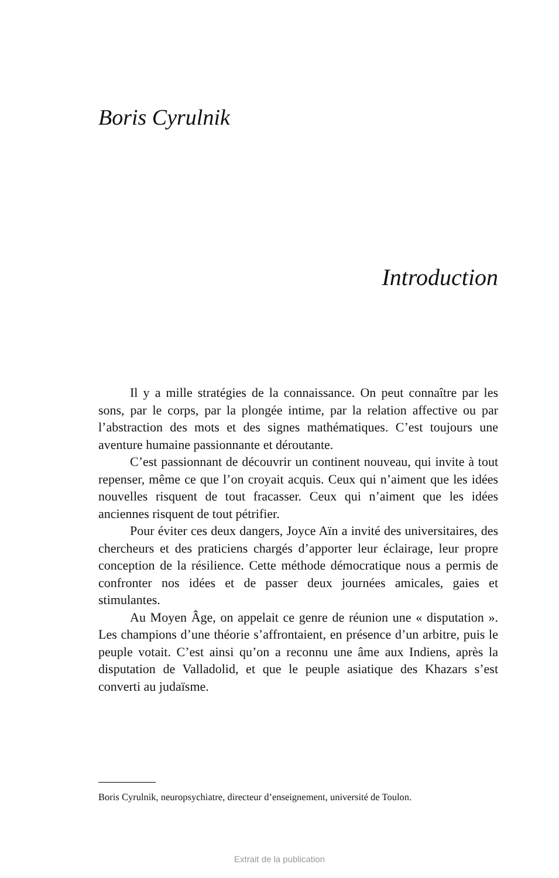Boris Cyrulnik
Introduction
Il y a mille stratégies de la connaissance. On peut connaître par les sons, par le corps, par la plongée intime, par la relation affective ou par l’abstraction des mots et des signes mathématiques. C’est toujours une aventure humaine passionnante et déroutante.
C’est passionnant de découvrir un continent nouveau, qui invite à tout repenser, même ce que l’on croyait acquis. Ceux qui n’aiment que les idées nouvelles risquent de tout fracasser. Ceux qui n’aiment que les idées anciennes risquent de tout pétrifier.
Pour éviter ces deux dangers, Joyce Aïn a invité des universitaires, des chercheurs et des praticiens chargés d’apporter leur éclairage, leur propre conception de la résilience. Cette méthode démocratique nous a permis de confronter nos idées et de passer deux journées amicales, gaies et stimulantes.
Au Moyen Âge, on appelait ce genre de réunion une « disputation ». Les champions d’une théorie s’affrontaient, en présence d’un arbitre, puis le peuple votait. C’est ainsi qu’on a reconnu une âme aux Indiens, après la disputation de Valladolid, et que le peuple asiatique des Khazars s’est converti au judaïsme.
Boris Cyrulnik, neuropsychiatre, directeur d’enseignement, université de Toulon.
Extrait de la publication